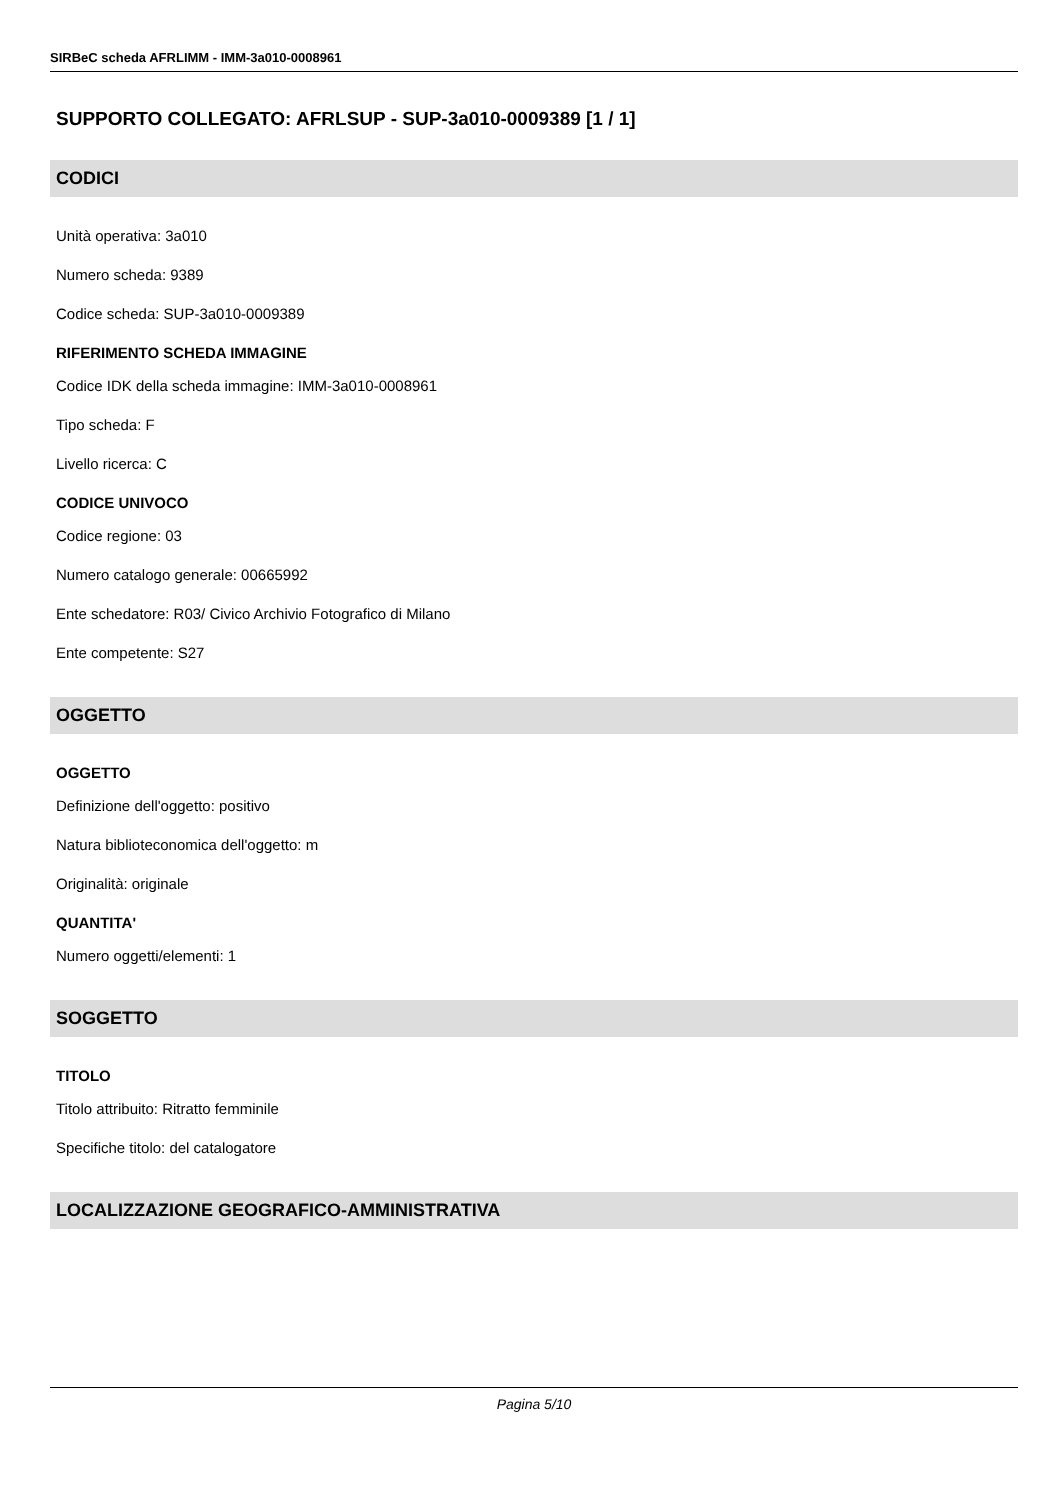SIRBeC scheda AFRLIMM - IMM-3a010-0008961
SUPPORTO COLLEGATO: AFRLSUP - SUP-3a010-0009389 [1 / 1]
CODICI
Unità operativa: 3a010
Numero scheda: 9389
Codice scheda: SUP-3a010-0009389
RIFERIMENTO SCHEDA IMMAGINE
Codice IDK della scheda immagine: IMM-3a010-0008961
Tipo scheda: F
Livello ricerca: C
CODICE UNIVOCO
Codice regione: 03
Numero catalogo generale: 00665992
Ente schedatore: R03/ Civico Archivio Fotografico di Milano
Ente competente: S27
OGGETTO
OGGETTO
Definizione dell'oggetto: positivo
Natura biblioteconomica dell'oggetto: m
Originalità: originale
QUANTITA'
Numero oggetti/elementi: 1
SOGGETTO
TITOLO
Titolo attribuito: Ritratto femminile
Specifiche titolo: del catalogatore
LOCALIZZAZIONE GEOGRAFICO-AMMINISTRATIVA
Pagina 5/10